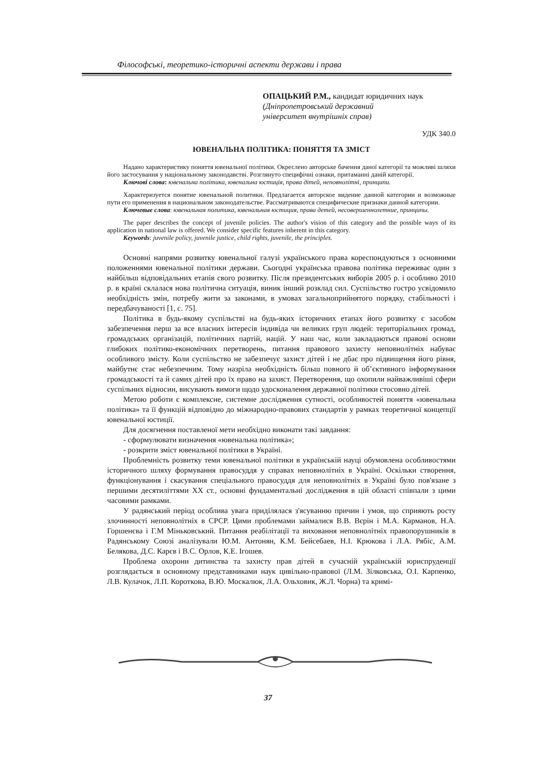Філософські, теоретико-історичні аспекти держави і права
ОПАЦЬКИЙ Р.М., кандидат юридичних наук
(Дніпропетровський державний
університет внутрішніх справ)
УДК 340.0
ЮВЕНАЛЬНА ПОЛІТИКА: ПОНЯТТЯ ТА ЗМІСТ
Надано характеристику поняття ювенальної політики. Окреслено авторське бачення даної категорії та можливі шляхи його застосування у національному законодавстві. Розглянуто специфічні ознаки, притаманні даній категорії.
Ключові слова: ювенальна політика, ювенальна юстиція, права дітей, неповнолітні, принципи.
Характеризуется понятие ювенальной политики. Предлагается авторское видение данной категории и возможные пути его применения в национальном законодательстве. Рассматриваются специфические признаки данной категории.
Ключевые слова: ювенальная политика, ювенальная юстиция, права детей, несовершеннолетние, принципы.
The paper describes the concept of juvenile policies. The author's vision of this category and the possible ways of its application in national law is offered. We consider specific features inherent in this category.
Keywords: juvenile policy, juvenile justice, child rights, juvenile, the principles.
Основні напрями розвитку ювенальної галузі українського права кореспондуються з основними положеннями ювенальної політики держави. Сьогодні українська правова політика переживає один з найбільш відповідальних етапів свого розвитку. Після президентських виборів 2005 р. і особливо 2010 р. в країні склалася нова політична ситуація, виник інший розклад сил. Суспільство гостро усвідомило необхідність змін, потребу жити за законами, в умовах загальноприйнятого порядку, стабільності і передбачуваності [1, с. 75].
Політика в будь-якому суспільстві на будь-яких історичних етапах його розвитку є засобом забезпечення перш за все власних інтересів індивіда чи великих груп людей: територіальних громад, громадських організацій, політичних партій, націй. У наш час, коли закладаються правові основи глибоких політико-економічних перетворень, питання правового захисту неповнолітніх набуває особливого змісту. Коли суспільство не забезпечує захист дітей і не дбає про підвищення його рівня, майбутнє стає небезпечним. Тому назріла необхідність більш повного й об’єктивного інформування громадськості та й самих дітей про їх право на захист. Перетворення, що охопили найважливіші сфери суспільних відносин, висувають вимоги щодо удосконалення державної політики стосовно дітей.
Метою роботи є комплексне, системне дослідження сутності, особливостей поняття «ювенальна політика» та її функцій відповідно до міжнародно-правових стандартів у рамках теоретичної концепції ювенальної юстиції.
Для досягнення поставленої мети необхідно виконати такі завдання:
- сформулювати визначення «ювенальна політика»;
- розкрити зміст ювенальної політики в Україні.
Проблемність розвитку теми ювенальної політики в українській науці обумовлена особливостями історичного шляху формування правосуддя у справах неповнолітніх в Україні. Оскільки створення, функціонування і скасування спеціального правосуддя для неповнолітніх в Україні було пов'язане з першими десятиліттями ХХ ст., основні фундаментальні дослідження в цій області співпали з цими часовими рамками.
У радянський період особлива увага приділялася з'ясуванню причин і умов, що сприяють росту злочинності неповнолітніх в СРСР. Цими проблемами займалися В.В. Вєрін і М.А. Карманов, Н.А. Горшенєва і Г.М Міньковський. Питання реабілітації та виховання неповнолітніх правопорушників в Радянському Союзі аналізували Ю.М. Антонян, К.М. Бейсебаев, Н.І. Крюкова і Л.А. Рябіс, А.М. Белякова, Д.С. Карєв і В.С. Орлов, К.Е. Ігошев.
Проблема охорони дитинства та захисту прав дітей в сучасній українській юриспруденції розглядається в основному представниками наук цивільно-правової (Л.М. Зілковська, О.І. Карпенко, Л.В. Кулачок, Л.П. Короткова, В.Ю. Москалюк, Л.А. Ольховик, Ж.Л. Чорна) та кримі-
37